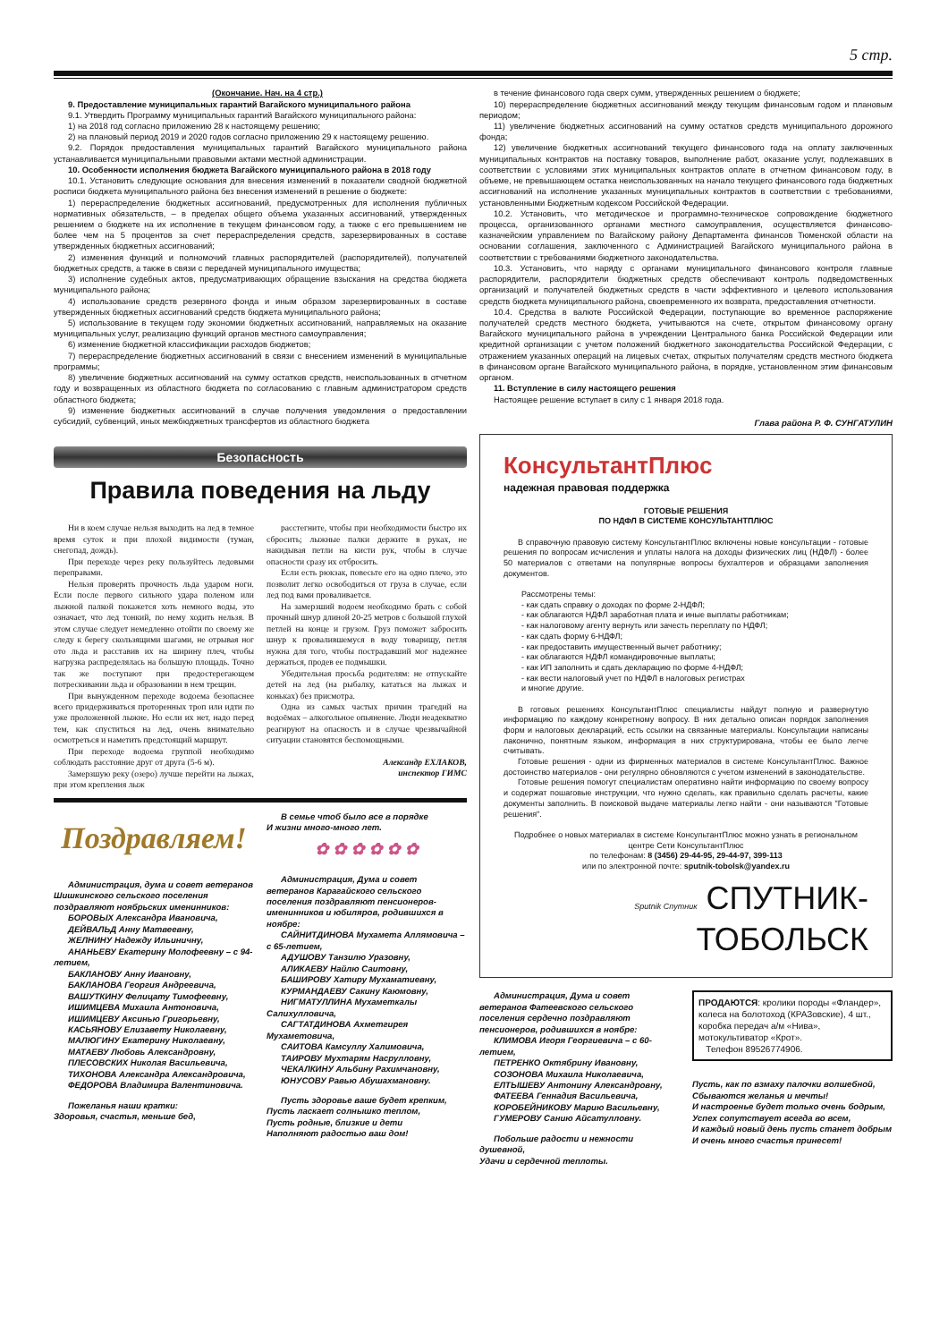5 стр.
(Окончание. Нач. на 4 стр.)
9. Предоставление муниципальных гарантий Вагайского муниципального района
9.1. Утвердить Программу муниципальных гарантий Вагайского муниципального района:
1) на 2018 год согласно приложению 28 к настоящему решению;
2) на плановый период 2019 и 2020 годов согласно приложению 29 к настоящему решению.
9.2. Порядок предоставления муниципальных гарантий Вагайского муниципального района устанавливается муниципальными правовыми актами местной администрации.
10. Особенности исполнения бюджета Вагайского муниципального района в 2018 году
10.1. Установить следующие основания для внесения изменений в показатели сводной бюджетной росписи бюджета муниципального района без внесения изменений в решение о бюджете:
1) перераспределение бюджетных ассигнований, предусмотренных для исполнения публичных нормативных обязательств, – в пределах общего объема указанных ассигнований, утвержденных решением о бюджете на их исполнение в текущем финансовом году, а также с его превышением не более чем на 5 процентов за счет перераспределения средств, зарезервированных в составе утвержденных бюджетных ассигнований;
2) изменения функций и полномочий главных распорядителей (распорядителей), получателей бюджетных средств, а также в связи с передачей муниципального имущества;
3) исполнение судебных актов, предусматривающих обращение взыскания на средства бюджета муниципального района;
4) использование средств резервного фонда и иным образом зарезервированных в составе утвержденных бюджетных ассигнований средств бюджета муниципального района;
5) использование в текущем году экономии бюджетных ассигнований, направляемых на оказание муниципальных услуг, реализацию функций органов местного самоуправления;
6) изменение бюджетной классификации расходов бюджетов;
7) перераспределение бюджетных ассигнований в связи с внесением изменений в муниципальные программы;
8) увеличение бюджетных ассигнований на сумму остатков средств, неиспользованных в отчетном году и возвращенных из областного бюджета по согласованию с главным администратором средств областного бюджета;
9) изменение бюджетных ассигнований в случае получения уведомления о предоставлении субсидий, субвенций, иных межбюджетных трансфертов из областного бюджета
в течение финансового года сверх сумм, утвержденных решением о бюджете;
10) перераспределение бюджетных ассигнований между текущим финансовым годом и плановым периодом;
11) увеличение бюджетных ассигнований на сумму остатков средств муниципального дорожного фонда;
12) увеличение бюджетных ассигнований текущего финансового года на оплату заключенных муниципальных контрактов на поставку товаров, выполнение работ, оказание услуг, подлежавших в соответствии с условиями этих муниципальных контрактов оплате в отчетном финансовом году, в объеме, не превышающем остатка неиспользованных на начало текущего финансового года бюджетных ассигнований на исполнение указанных муниципальных контрактов в соответствии с требованиями, установленными Бюджетным кодексом Российской Федерации.
10.2. Установить, что методическое и программно-техническое сопровождение бюджетного процесса, организованного органами местного самоуправления, осуществляется финансово-казначейским управлением по Вагайскому району Департамента финансов Тюменской области на основании соглашения, заключенного с Администрацией Вагайского муниципального района в соответствии с требованиями бюджетного законодательства.
10.3. Установить, что наряду с органами муниципального финансового контроля главные распорядители, распорядители бюджетных средств обеспечивают контроль подведомственных организаций и получателей бюджетных средств в части эффективного и целевого использования средств бюджета муниципального района, своевременного их возврата, предоставления отчетности.
10.4. Средства в валюте Российской Федерации, поступающие во временное распоряжение получателей средств местного бюджета, учитываются на счете, открытом финансовому органу Вагайского муниципального района в учреждении Центрального банка Российской Федерации или кредитной организации с учетом положений бюджетного законодательства Российской Федерации, с отражением указанных операций на лицевых счетах, открытых получателям средств местного бюджета в финансовом органе Вагайского муниципального района, в порядке, установленном этим финансовым органом.
11. Вступление в силу настоящего решения
Настоящее решение вступает в силу с 1 января 2018 года.
Глава района Р. Ф. СУНГАТУЛИН
Безопасность
Правила поведения на льду
Ни в коем случае нельзя выходить на лед в темное время суток и при плохой видимости (туман, снегопад, дождь).
При переходе через реку пользуйтесь ледовыми переправами.
Нельзя проверять прочность льда ударом ноги. Если после первого сильного удара поленом или лыжной палкой покажется хоть немного воды, это означает, что лед тонкий, по нему ходить нельзя. В этом случае следует немедленно отойти по своему же следу к берегу скользящими шагами, не отрывая ног ото льда и расставив их на ширину плеч, чтобы нагрузка распределялась на большую площадь. Точно так же поступают при предостерегающем потрескивании льда и образовании в нем трещин.
При вынужденном переходе водоема безопаснее всего придерживаться проторенных троп или идти по уже проложенной лыжне. Но если их нет, надо перед тем, как спуститься на лед, очень внимательно осмотреться и наметить предстоящий маршрут.
При переходе водоема группой необходимо соблюдать расстояние друг от друга (5-6 м).
Замерзшую реку (озеро) лучше перейти на лыжах, при этом крепления лыж
расстегните, чтобы при необходимости быстро их сбросить; лыжные палки держите в руках, не накидывая петли на кисти рук, чтобы в случае опасности сразу их отбросить.
Если есть рюкзак, повесьте его на одно плечо, это позволит легко освободиться от груза в случае, если лед под вами проваливается.
На замерзший водоем необходимо брать с собой прочный шнур длиной 20-25 метров с большой глухой петлей на конце и грузом. Груз поможет забросить шнур к провалившемуся в воду товарищу, петля нужна для того, чтобы пострадавший мог надежнее держаться, продев ее подмышки.
Убедительная просьба родителям: не отпускайте детей на лед (на рыбалку, кататься на лыжах и коньках) без присмотра.
Одна из самых частых причин трагедий на водоёмах – алкогольное опьянение. Люди неадекватно реагируют на опасность и в случае чрезвычайной ситуации становятся беспомощными.
Александр ЕХЛАКОВ,
инспектор ГИМС
Поздравляем!
Администрация, дума и совет ветеранов Шишкинского сельского поселения поздравляют ноябрьских именинников:
БОРОВЫХ Александра Ивановича,
ДЕЙВАЛЬД Анну Матвеевну,
ЖЕЛНИНУ Надежду Ильиничну,
АНАНЬЕВУ Екатерину Молофеевну – с 94-летием,
БАКЛАНОВУ Анну Ивановну,
БАКЛАНОВА Георгия Андреевича,
ВАШУТКИНУ Фелицату Тимофеевну,
ИШИМЦЕВА Михаила Антоновича,
ИШИМЦЕВУ Аксинью Григорьевну,
КАСЬЯНОВУ Елизавету Николаевну,
МАЛЮГИНУ Екатерину Николаевну,
МАТАЕВУ Любовь Александровну,
ПЛЕСОВСКИХ Николая Васильевича,
ТИХОНОВА Александра Александровича,
ФЕДОРОВА Владимира Валентиновича.
Пожеланья наши кратки:
Здоровья, счастья, меньше бед,
В семье чтоб было все в порядке
И жизни много-много лет.
✿ ✿ ✿ ✿ ✿ ✿
Администрация, Дума и совет ветеранов Карагайского сельского поселения поздравляют пенсионеров-именинников и юбиляров, родившихся в ноябре:
САЙНИТДИНОВА Мухамета Аллямовича – с 65-летием,
АДУШОВУ Танзилю Уразовну,
АЛИКАЕВУ Найлю Саитовну,
БАШИРОВУ Хатиру Мухаматиевну,
КУРМАНДАЕВУ Сакину Каюмовну,
НИГМАТУЛЛИНА Мухаметкалы Салихулловича,
САГТАТДИНОВА Ахметгирея Мухаметовича,
САИТОВА Камсуллу Халимовича,
ТАИРОВУ Мухтарям Насрулловну,
ЧЕКАЛКИНУ Альбину Рахимчановну,
ЮНУСОВУ Равью Абушахмановну.
Пусть здоровье ваше будет крепким,
Пусть ласкает солнышко теплом,
Пусть родные, близкие и дети
Наполняют радостью ваш дом!
КонсультантПлюс
надежная правовая поддержка
ГОТОВЫЕ РЕШЕНИЯ
ПО НДФЛ В СИСТЕМЕ КОНСУЛЬТАНТПЛЮС
В справочную правовую систему КонсультантПлюс включены новые консультации - готовые решения по вопросам исчисления и уплаты налога на доходы физических лиц (НДФЛ) - более 50 материалов с ответами на популярные вопросы бухгалтеров и образцами заполнения документов.
Рассмотрены темы:
- как сдать справку о доходах по форме 2-НДФЛ;
- как облагаются НДФЛ заработная плата и иные выплаты работникам;
- как налоговому агенту вернуть или зачесть переплату по НДФЛ;
- как сдать форму 6-НДФЛ;
- как предоставить имущественный вычет работнику;
- как облагаются НДФЛ командировочные выплаты;
- как ИП заполнить и сдать декларацию по форме 4-НДФЛ;
- как вести налоговый учет по НДФЛ в налоговых регистрах
и многие другие.
В готовых решениях КонсультантПлюс специалисты найдут полную и развернутую информацию по каждому конкретному вопросу. В них детально описан порядок заполнения форм и налоговых деклараций, есть ссылки на связанные материалы. Консультации написаны лаконично, понятным языком, информация в них структурирована, чтобы ее было легче считывать.
Готовые решения - одни из фирменных материалов в системе КонсультантПлюс. Важное достоинство материалов - они регулярно обновляются с учетом изменений в законодательстве.
Готовые решения помогут специалистам оперативно найти информацию по своему вопросу и содержат пошаговые инструкции, что нужно сделать, как правильно сделать расчеты, какие документы заполнить. В поисковой выдаче материалы легко найти - они называются "Готовые решения".
Подробнее о новых материалах в системе КонсультантПлюс можно узнать в региональном центре Сети КонсультантПлюс
по телефонам: 8 (3456) 29-44-95, 29-44-97, 399-113
или по электронной почте: sputnik-tobolsk@yandex.ru
Sputnik Спутник СПУТНИК-ТОБОЛЬСК
Администрация, Дума и совет ветеранов Фатеевского сельского поселения сердечно поздравляют пенсионеров, родившихся в ноябре:
КЛИМОВА Игоря Георгиевича – с 60-летием,
ПЕТРЕНКО Октябрину Ивановну,
СОЗОНОВА Михаила Николаевича,
ЕЛТЫШЕВУ Антонину Александровну,
ФАТЕЕВА Геннадия Васильевича,
КОРОБЕЙНИКОВУ Марию Васильевну,
ГУМЕРОВУ Санию Айсатулловну.
Побольше радости и нежности душевной,
Удачи и сердечной теплоты.
ПРОДАЮТСЯ: кролики породы «Фландер», колеса на болотоход (КРАЗовские), 4 шт., коробка передач а/м «Нива», мотокультиватор «Крот».
Телефон 89526774906.
Пусть, как по взмаху палочки волшебной,
Сбываются желанья и мечты!
И настроенье будет только очень бодрым,
Успех сопутствует всегда во всем,
И каждый новый день пусть станет добрым
И очень много счастья принесет!